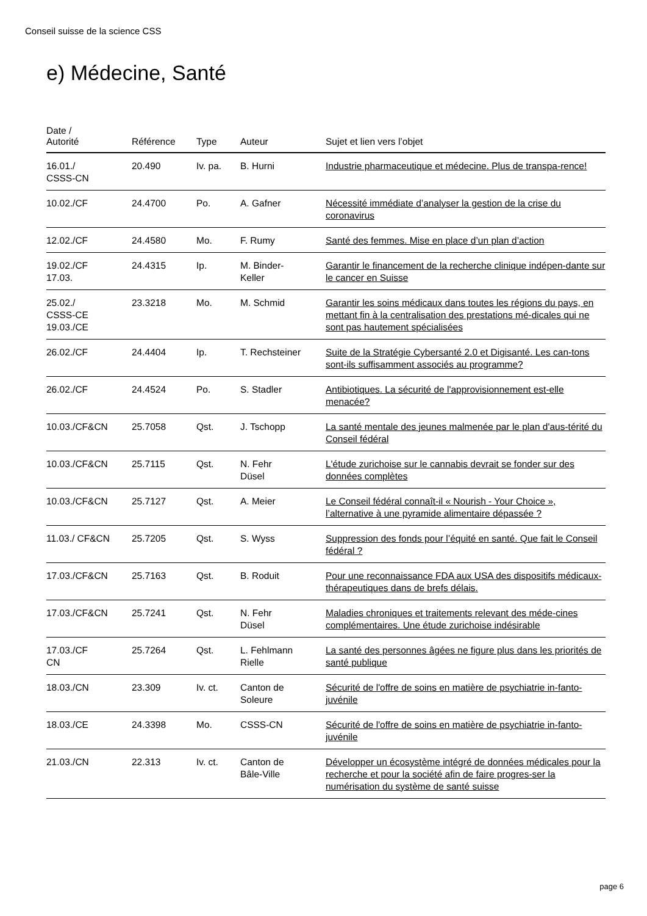Conseil suisse de la science CSS
e) Médecine, Santé
| Date / Autorité | Référence | Type | Auteur | Sujet et lien vers l’objet |
| --- | --- | --- | --- | --- |
| 16.01./ CSSS-CN | 20.490 | Iv. pa. | B. Hurni | Industrie pharmaceutique et médecine. Plus de transpa-rence! |
| 10.02./CF | 24.4700 | Po. | A. Gafner | Nécessité immédiate d’analyser la gestion de la crise du coronavirus |
| 12.02./CF | 24.4580 | Mo. | F. Rumy | Santé des femmes. Mise en place d’un plan d’action |
| 19.02./CF 17.03. | 24.4315 | Ip. | M. Binder- Keller | Garantir le financement de la recherche clinique indépen-dante sur le cancer en Suisse |
| 25.02./ CSSS-CE 19.03./CE | 23.3218 | Mo. | M. Schmid | Garantir les soins médicaux dans toutes les régions du pays, en mettant fin à la centralisation des prestations mé-dicales qui ne sont pas hautement spécialisées |
| 26.02./CF | 24.4404 | Ip. | T. Rechsteiner | Suite de la Stratégie Cybersanté 2.0 et Digisanté. Les can-tons sont-ils suffisamment associés au programme? |
| 26.02./CF | 24.4524 | Po. | S. Stadler | Antibiotiques. La sécurité de l'approvisionnement est-elle menacée? |
| 10.03./CF&CN | 25.7058 | Qst. | J. Tschopp | La santé mentale des jeunes malmenée par le plan d'aus-térité du Conseil fédéral |
| 10.03./CF&CN | 25.7115 | Qst. | N. Fehr Düsel | L'étude zurichoise sur le cannabis devrait se fonder sur des données complètes |
| 10.03./CF&CN | 25.7127 | Qst. | A. Meier | Le Conseil fédéral connaît-il « Nourish - Your Choice », l’alternative à une pyramide alimentaire dépassée ? |
| 11.03./ CF&CN | 25.7205 | Qst. | S. Wyss | Suppression des fonds pour l’équité en santé. Que fait le Conseil fédéral ? |
| 17.03./CF&CN | 25.7163 | Qst. | B. Roduit | Pour une reconnaissance FDA aux USA des dispositifs médicaux-thérapeutiques dans de brefs délais. |
| 17.03./CF&CN | 25.7241 | Qst. | N. Fehr Düsel | Maladies chroniques et traitements relevant des méde-cines complémentaires. Une étude zurichoise indésirable |
| 17.03./CF CN | 25.7264 | Qst. | L. Fehlmann Rielle | La santé des personnes âgées ne figure plus dans les priorités de santé publique |
| 18.03./CN | 23.309 | Iv. ct. | Canton de Soleure | Sécurité de l'offre de soins en matière de psychiatrie in-fanto-juvénile |
| 18.03./CE | 24.3398 | Mo. | CSSS-CN | Sécurité de l'offre de soins en matière de psychiatrie in-fanto-juvénile |
| 21.03./CN | 22.313 | Iv. ct. | Canton de Bâle-Ville | Développer un écosystème intégré de données médicales pour la recherche et pour la société afin de faire progres-ser la numérisation du système de santé suisse |
page 6